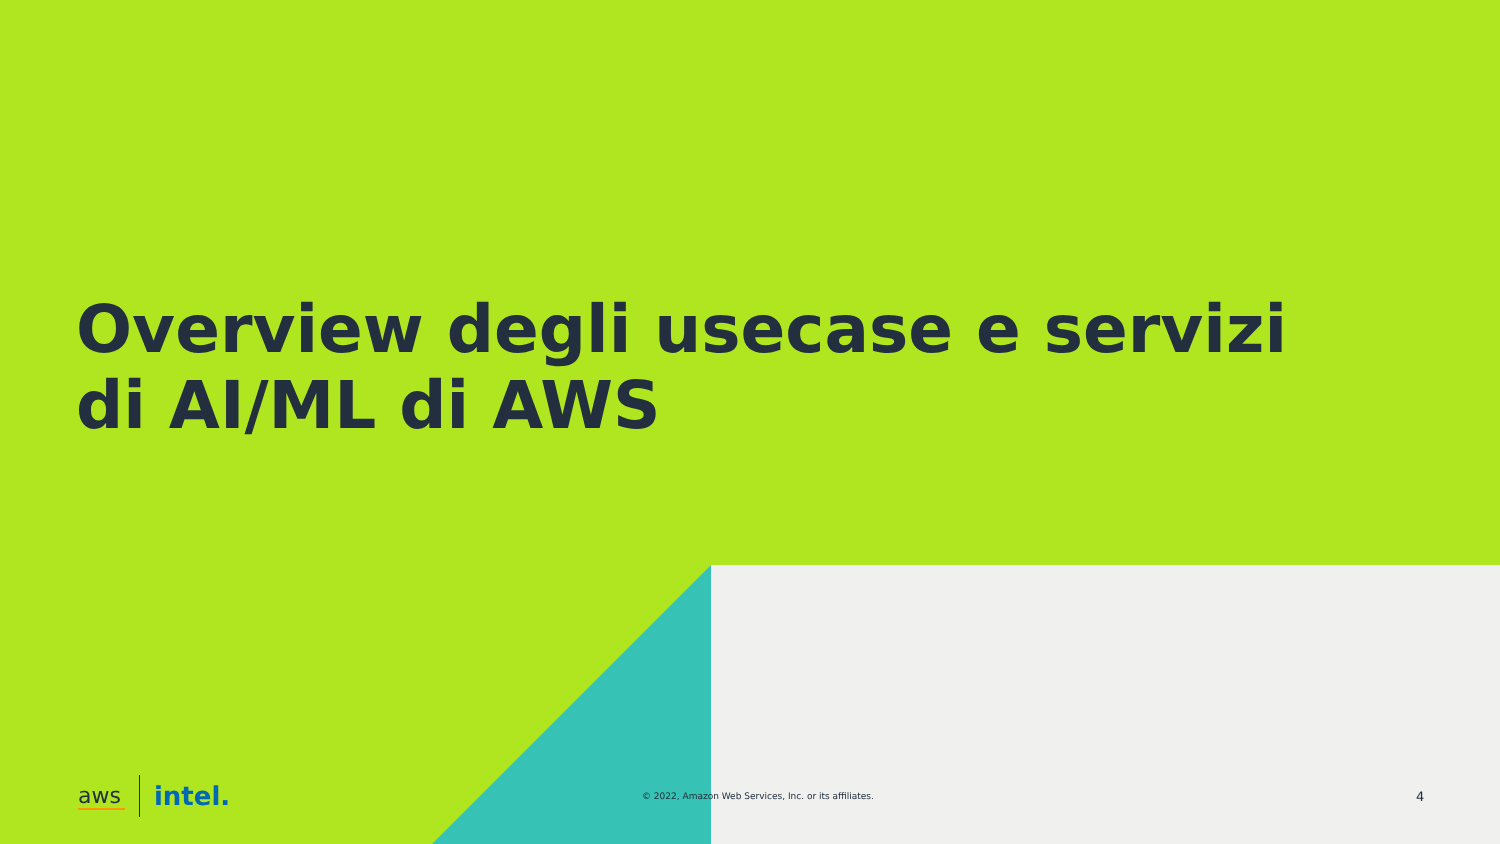Overview degli usecase e servizi
di AI/ML di AWS
aws intel.
© 2022, Amazon Web Services, Inc. or its affiliates. 4